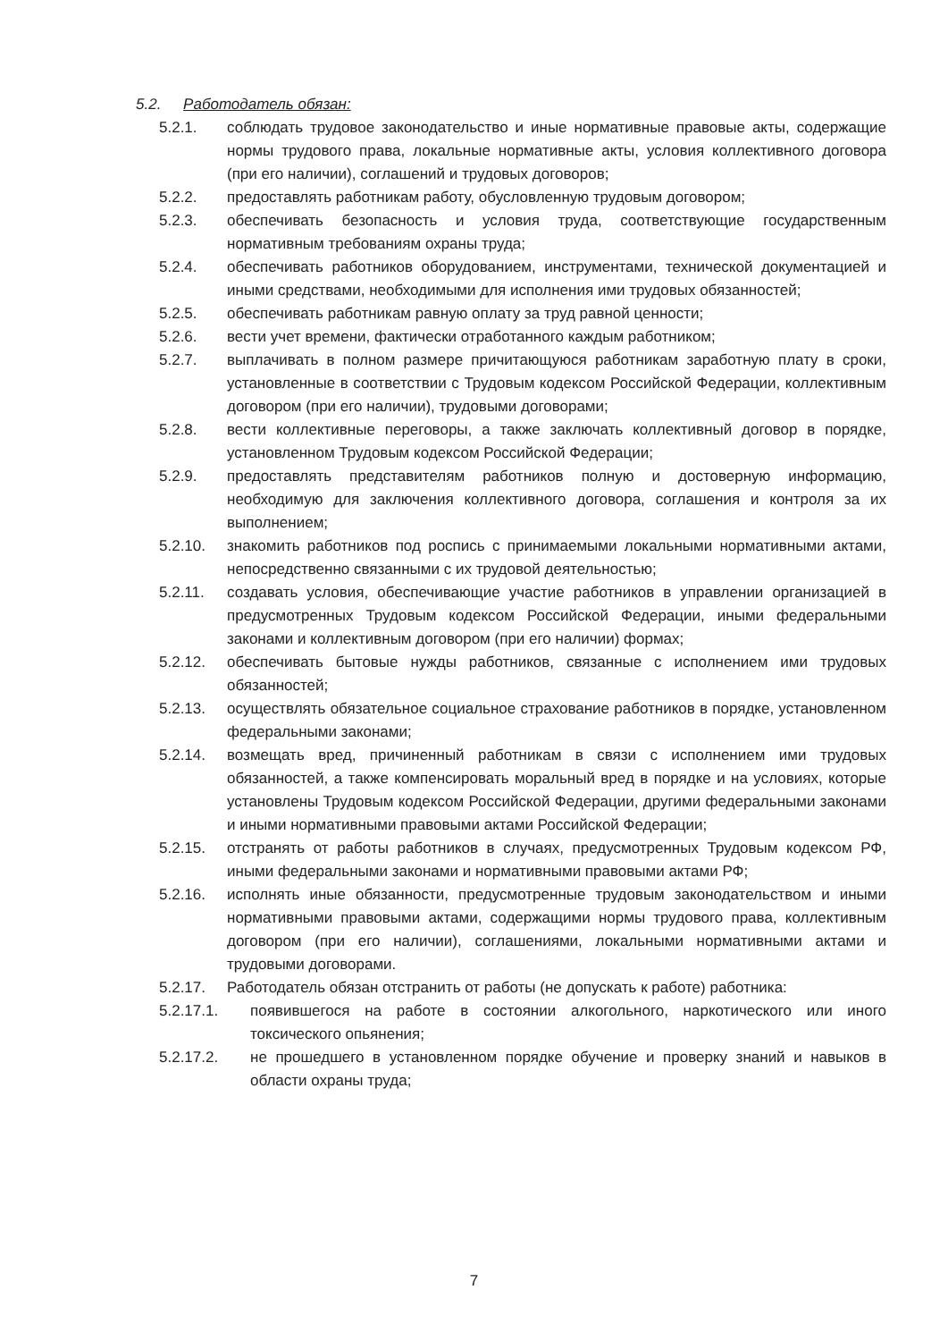5.2. Работодатель обязан:
5.2.1. соблюдать трудовое законодательство и иные нормативные правовые акты, содержащие нормы трудового права, локальные нормативные акты, условия коллективного договора (при его наличии), соглашений и трудовых договоров;
5.2.2. предоставлять работникам работу, обусловленную трудовым договором;
5.2.3. обеспечивать безопасность и условия труда, соответствующие государственным нормативным требованиям охраны труда;
5.2.4. обеспечивать работников оборудованием, инструментами, технической документацией и иными средствами, необходимыми для исполнения ими трудовых обязанностей;
5.2.5. обеспечивать работникам равную оплату за труд равной ценности;
5.2.6. вести учет времени, фактически отработанного каждым работником;
5.2.7. выплачивать в полном размере причитающуюся работникам заработную плату в сроки, установленные в соответствии с Трудовым кодексом Российской Федерации, коллективным договором (при его наличии), трудовыми договорами;
5.2.8. вести коллективные переговоры, а также заключать коллективный договор в порядке, установленном Трудовым кодексом Российской Федерации;
5.2.9. предоставлять представителям работников полную и достоверную информацию, необходимую для заключения коллективного договора, соглашения и контроля за их выполнением;
5.2.10. знакомить работников под роспись с принимаемыми локальными нормативными актами, непосредственно связанными с их трудовой деятельностью;
5.2.11. создавать условия, обеспечивающие участие работников в управлении организацией в предусмотренных Трудовым кодексом Российской Федерации, иными федеральными законами и коллективным договором (при его наличии) формах;
5.2.12. обеспечивать бытовые нужды работников, связанные с исполнением ими трудовых обязанностей;
5.2.13. осуществлять обязательное социальное страхование работников в порядке, установленном федеральными законами;
5.2.14. возмещать вред, причиненный работникам в связи с исполнением ими трудовых обязанностей, а также компенсировать моральный вред в порядке и на условиях, которые установлены Трудовым кодексом Российской Федерации, другими федеральными законами и иными нормативными правовыми актами Российской Федерации;
5.2.15. отстранять от работы работников в случаях, предусмотренных Трудовым кодексом РФ, иными федеральными законами и нормативными правовыми актами РФ;
5.2.16. исполнять иные обязанности, предусмотренные трудовым законодательством и иными нормативными правовыми актами, содержащими нормы трудового права, коллективным договором (при его наличии), соглашениями, локальными нормативными актами и трудовыми договорами.
5.2.17. Работодатель обязан отстранить от работы (не допускать к работе) работника:
5.2.17.1. появившегося на работе в состоянии алкогольного, наркотического или иного токсического опьянения;
5.2.17.2. не прошедшего в установленном порядке обучение и проверку знаний и навыков в области охраны труда;
7